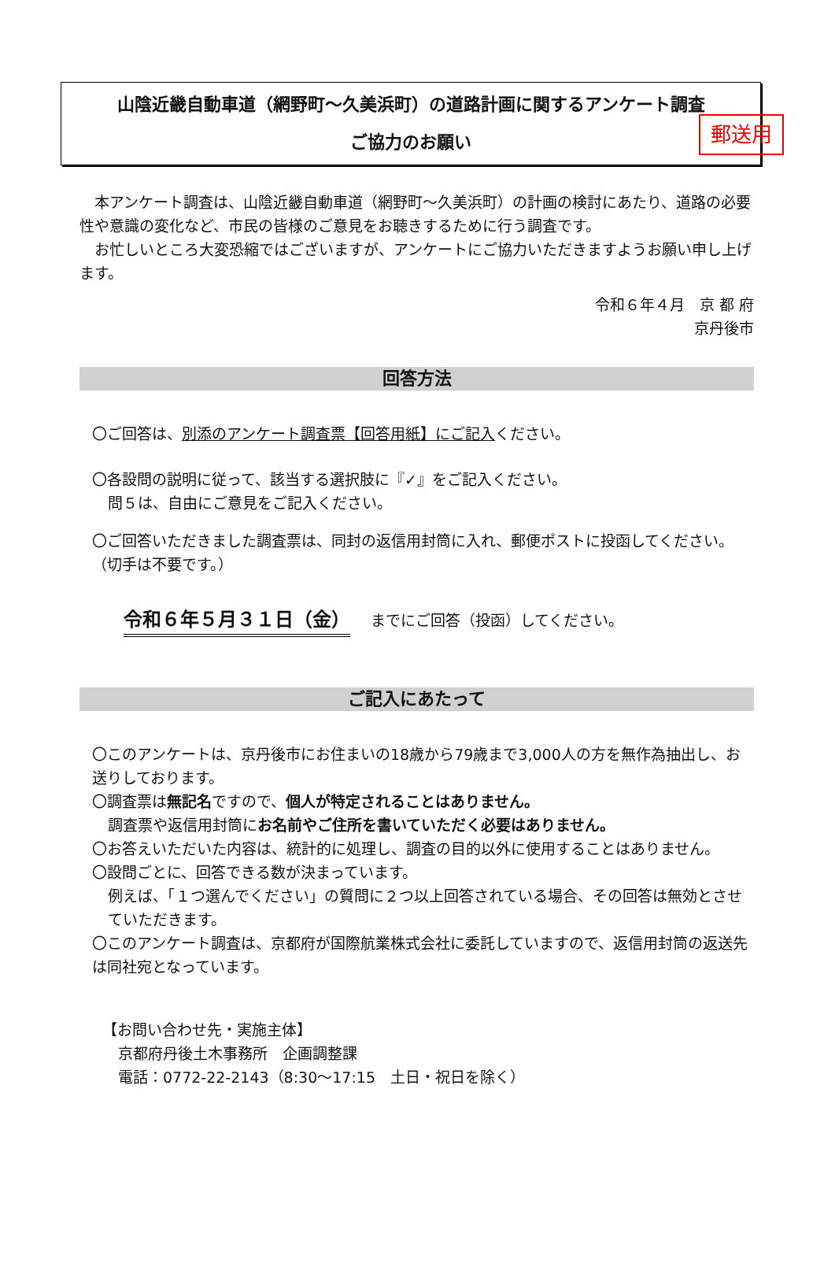郵送用
山陰近畿自動車道（網野町～久美浜町）の道路計画に関するアンケート調査
ご協力のお願い
　本アンケート調査は、山陰近畿自動車道（網野町～久美浜町）の計画の検討にあたり、道路の必要性や意識の変化など、市民の皆様のご意見をお聴きするために行う調査です。
　お忙しいところ大変恐縮ではございますが、アンケートにご協力いただきますようお願い申し上げます。
令和６年４月　京 都 府
京丹後市
回答方法
〇ご回答は、別添のアンケート調査票【回答用紙】にご記入ください。
〇各設問の説明に従って、該当する選択肢に『✓』をご記入ください。
問５は、自由にご意見をご記入ください。
〇ご回答いただきました調査票は、同封の返信用封筒に入れ、郵便ポストに投函してください。（切手は不要です。）
令和６年５月３１日（金） までにご回答（投函）してください。
ご記入にあたって
〇このアンケートは、京丹後市にお住まいの18歳から79歳まで3,000人の方を無作為抽出し、お送りしております。
〇調査票は無記名ですので、個人が特定されることはありません。
調査票や返信用封筒にお名前やご住所を書いていただく必要はありません。
〇お答えいただいた内容は、統計的に処理し、調査の目的以外に使用することはありません。
〇設問ごとに、回答できる数が決まっています。
例えば、「１つ選んでください」の質問に２つ以上回答されている場合、その回答は無効とさせていただきます。
〇このアンケート調査は、京都府が国際航業株式会社に委託していますので、返信用封筒の返送先は同社宛となっています。
【お問い合わせ先・実施主体】
京都府丹後土木事務所　企画調整課
電話：0772-22-2143（8:30～17:15　土日・祝日を除く）